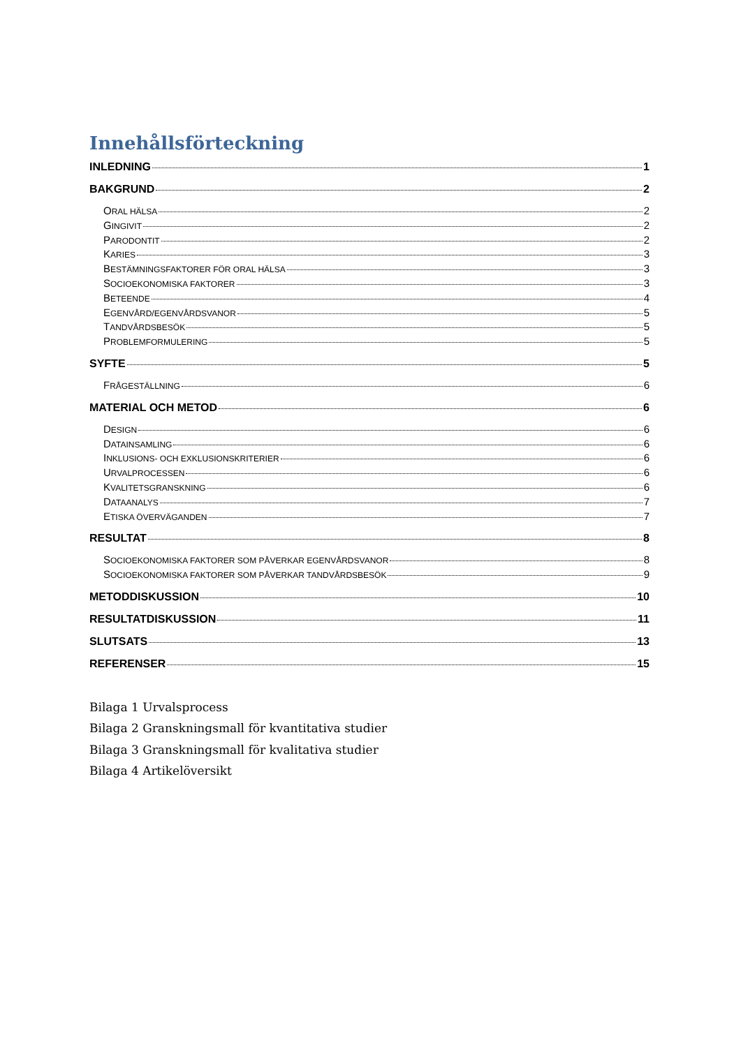Innehållsförteckning
INLEDNING 1
BAKGRUND 2
ORAL HÄLSA 2
GINGIVIT 2
PARODONTIT 2
KARIES 3
BESTÄMNINGSFAKTORER FÖR ORAL HÄLSA 3
SOCIOEKONOMISKA FAKTORER 3
BETEENDE 4
EGENVÅRD/EGENVÅRDSVANOR 5
TANDVÅRDSBESÖK 5
PROBLEMFORMULERING 5
SYFTE 5
FRÅGESTÄLLNING 6
MATERIAL OCH METOD 6
DESIGN 6
DATAINSAMLING 6
INKLUSIONS- OCH EXKLUSIONSKRITERIER 6
URVALPROCESSEN 6
KVALITETSGRANSKNING 6
DATAANALYS 7
ETISKA ÖVERVÄGANDEN 7
RESULTAT 8
SOCIOEKONOMISKA FAKTORER SOM PÅVERKAR EGENVÅRDSVANOR 8
SOCIOEKONOMISKA FAKTORER SOM PÅVERKAR TANDVÅRDSBESÖK 9
METODDISKUSSION 10
RESULTATDISKUSSION 11
SLUTSATS 13
REFERENSER 15
Bilaga 1 Urvalsprocess
Bilaga 2 Granskningsmall för kvantitativa studier
Bilaga 3 Granskningsmall för kvalitativa studier
Bilaga 4 Artikelöversikt